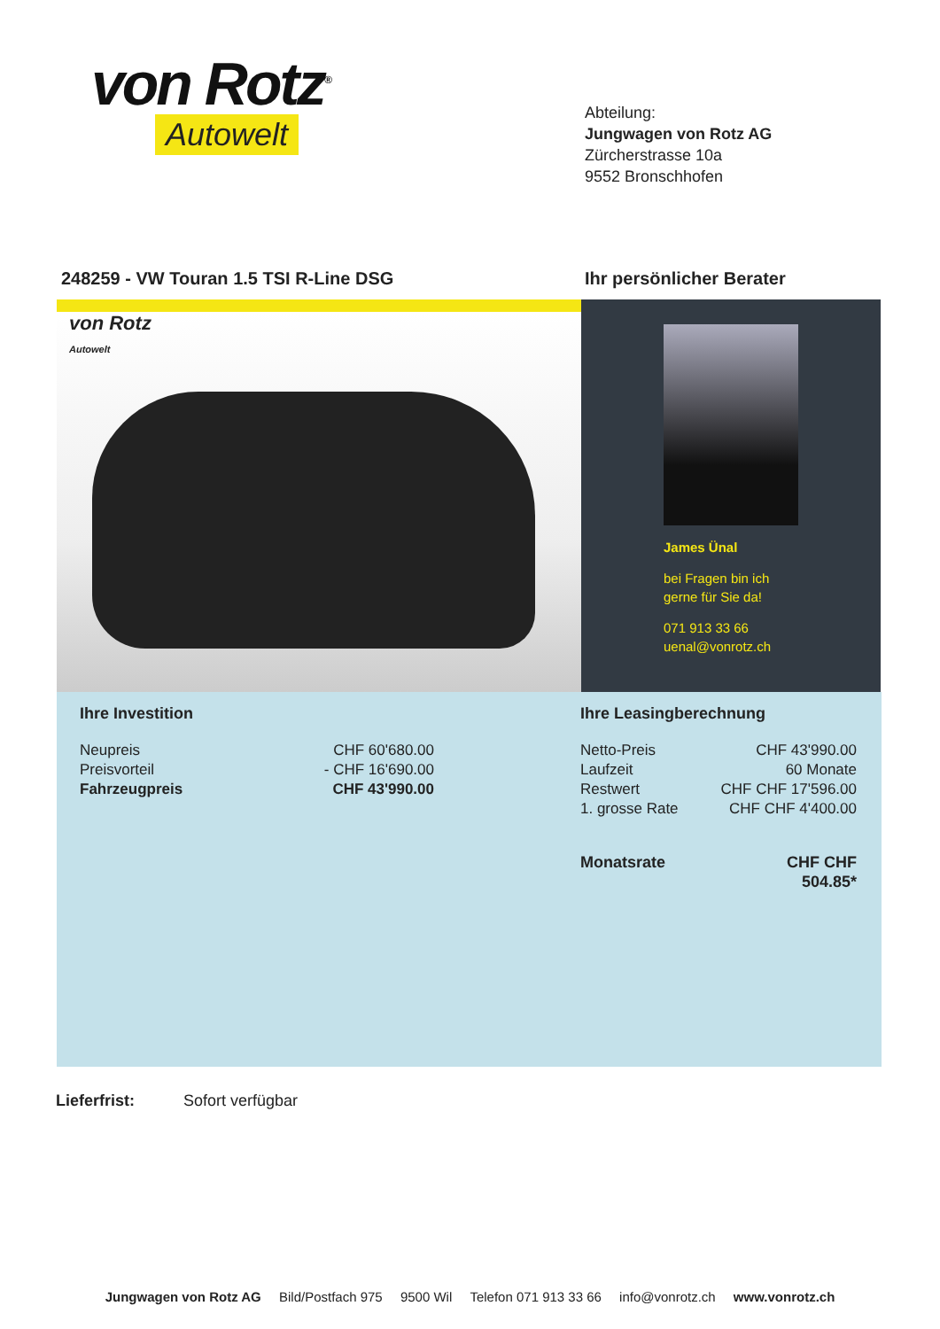von Rotz<sup>®</sup>
Autowelt
Abteilung:
Jungwagen von Rotz AG
Zürcherstrasse 10a
9552 Bronschhofen
248259 - VW Touran 1.5 TSI R-Line DSG
Ihr persönlicher Berater
von Rotz
Autowelt
James Ünal
bei Fragen bin ich
gerne für Sie da!
071 913 33 66
uenal@vonrotz.ch
Ihre Investition
| Neupreis | CHF 60'680.00 |
| Preisvorteil | - CHF 16'690.00 |
| Fahrzeugpreis | CHF 43'990.00 |
Ihre Leasingberechnung
| Netto-Preis | CHF 43'990.00 |
| Laufzeit | 60 Monate |
| Restwert | CHF CHF 17'596.00 |
| 1. grosse Rate | CHF CHF 4'400.00 |
| Monatsrate | CHF CHF 504.85* |
Lieferfrist: Sofort verfügbar
Jungwagen von Rotz AG Bild/Postfach 975 9500 Wil Telefon 071 913 33 66 info@vonrotz.ch www.vonrotz.ch